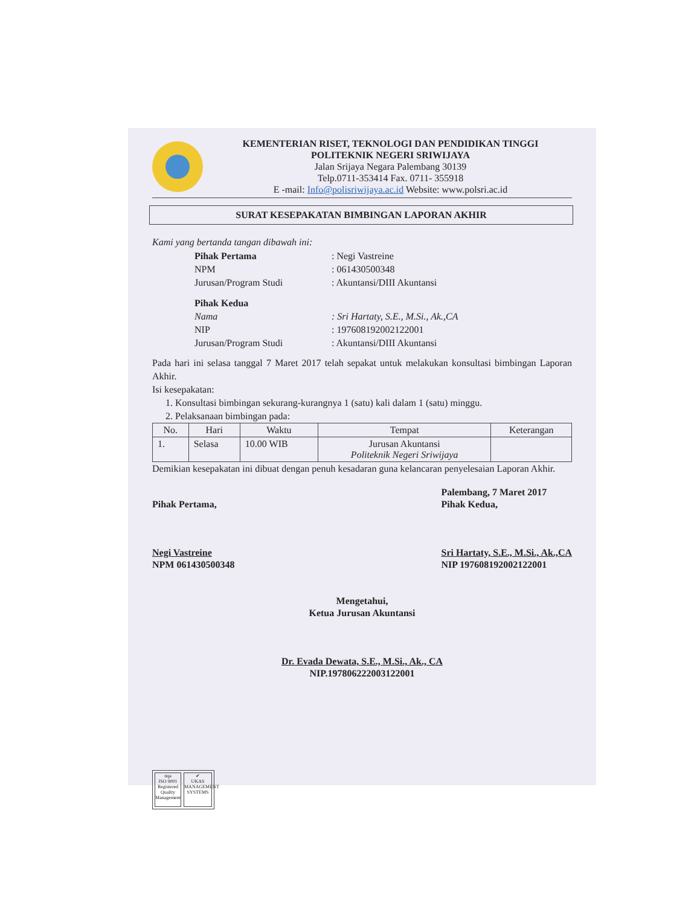KEMENTERIAN RISET, TEKNOLOGI DAN PENDIDIKAN TINGGI
POLITEKNIK NEGERI SRIWIJAYA
Jalan Srijaya Negara Palembang 30139
Telp.0711-353414 Fax. 0711- 355918
E -mail: Info@polisriwijaya.ac.id Website: www.polsri.ac.id
SURAT KESEPAKATAN BIMBINGAN LAPORAN AKHIR
Kami yang bertanda tangan dibawah ini:
| Pihak Pertama | : Negi Vastreine |
| NPM | : 061430500348 |
| Jurusan/Program Studi | : Akuntansi/DIII Akuntansi |
| Pihak Kedua | |
| Nama | : Sri Hartaty, S.E., M.Si., Ak.,CA |
| NIP | : 197608192002122001 |
| Jurusan/Program Studi | : Akuntansi/DIII Akuntansi |
Pada hari ini selasa tanggal 7 Maret 2017 telah sepakat untuk melakukan konsultasi bimbingan Laporan Akhir.
Isi kesepakatan:
1. Konsultasi bimbingan sekurang-kurangnya 1 (satu) kali dalam 1 (satu) minggu.
2. Pelaksanaan bimbingan pada:
| No. | Hari | Waktu | Tempat | Keterangan |
| --- | --- | --- | --- | --- |
| 1. | Selasa | 10.00 WIB | Jurusan Akuntansi Politeknik Negeri Sriwijaya | |
Demikian kesepakatan ini dibuat dengan penuh kesadaran guna kelancaran penyelesaian Laporan Akhir.
Pihak Pertama,
Negi Vastreine
NPM 061430500348
Palembang, 7 Maret 2017
Pihak Kedua,
Sri Hartaty, S.E., M.Si., Ak.,CA
NIP 197608192002122001
Mengetahui,
Ketua Jurusan Akuntansi
Dr. Evada Dewata, S.E., M.Si., Ak., CA
NIP.197806222003122001
nqa
ISO 9001
Registered
Quality Management
✔
UKAS
MANAGEMENT SYSTEMS